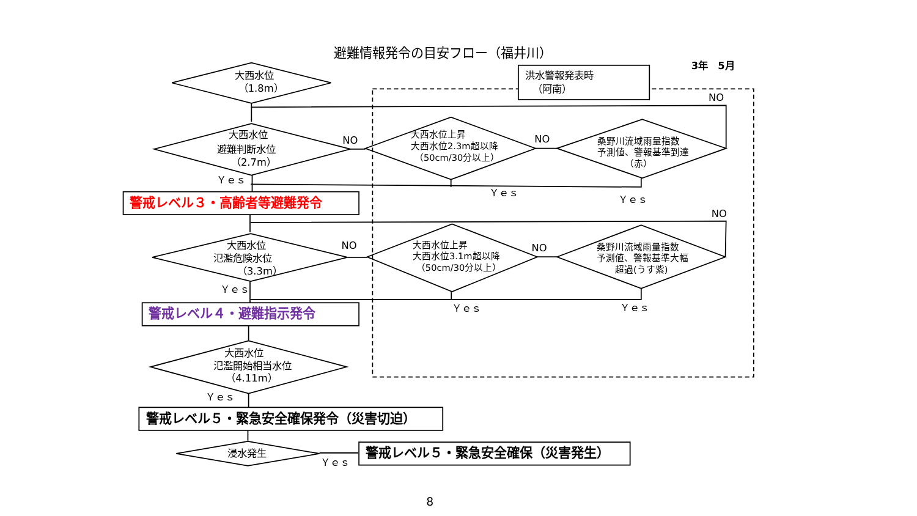避難情報発令の目安フロー（福井川）
3年　5月
洪水警報発表時
（阿南）
大西水位
（1.8m）
NO
大西水位
避難判断水位
（2.7m）
NO
大西水位上昇
大西水位2.3m超以降
（50cm/30分以上）
NO
桑野川流域雨量指数
予測値、警報基準到達
（赤）
Ｙｅｓ
Ｙｅｓ
Ｙｅｓ
警戒レベル３・高齢者等避難発令
NO
大西水位
氾濫危険水位
（3.3m）
NO
大西水位上昇
大西水位3.1m超以降
（50cm/30分以上）
NO
桑野川流域雨量指数
予測値、警報基準大幅
超過(うす紫)
Ｙｅｓ
Ｙｅｓ
Ｙｅｓ
警戒レベル４・避難指示発令
大西水位
氾濫開始相当水位
（4.11m）
Ｙｅｓ
警戒レベル５・緊急安全確保発令（災害切迫）
浸水発生
Ｙｅｓ
警戒レベル５・緊急安全確保（災害発生）
8